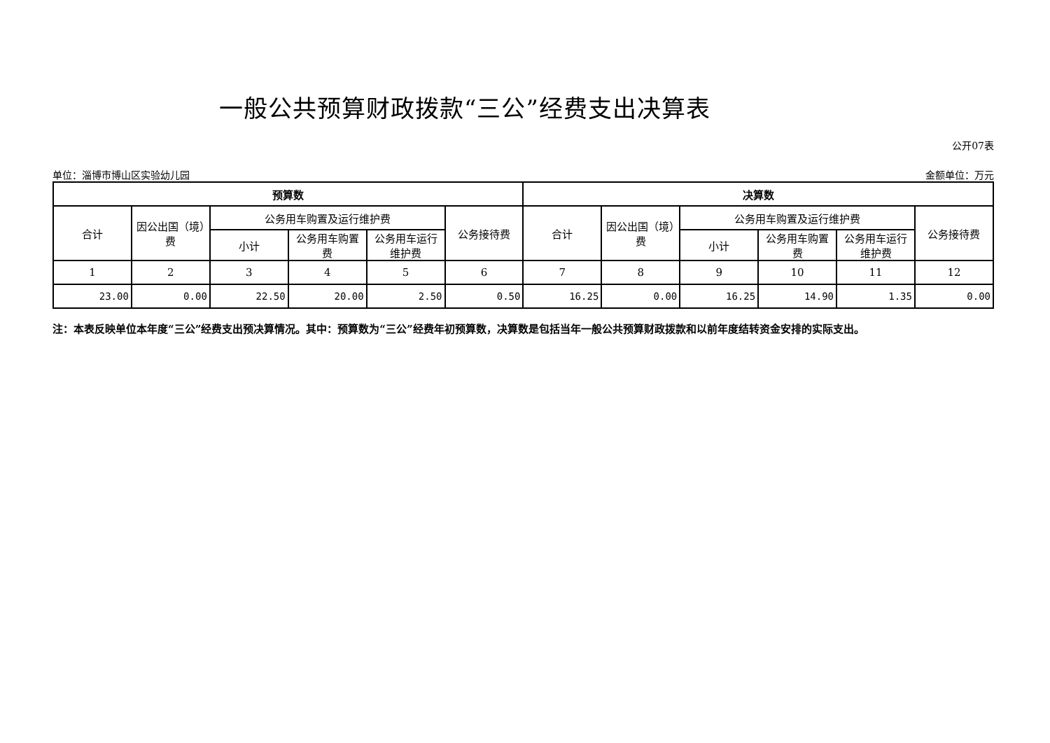一般公共预算财政拨款“三公”经费支出决算表
公开07表
单位：淄博市博山区实验幼儿园 金额单位：万元
| 预算数 | | | | | | 决算数 | | | | | |
| --- | --- | --- | --- | --- | --- | --- | --- | --- | --- | --- | --- |
| 合计 | 因公出国（境）费 | 公务用车购置及运行维护费 | | | 公务接待费 | 合计 | 因公出国（境）费 | 公务用车购置及运行维护费 | | | 公务接待费 |
| | | 小计 | 公务用车购置费 | 公务用车运行维护费 | | | | 小计 | 公务用车购置费 | 公务用车运行维护费 | |
| 1 | 2 | 3 | 4 | 5 | 6 | 7 | 8 | 9 | 10 | 11 | 12 |
| 23.00 | 0.00 | 22.50 | 20.00 | 2.50 | 0.50 | 16.25 | 0.00 | 16.25 | 14.90 | 1.35 | 0.00 |
注：本表反映单位本年度“三公”经费支出预决算情况。其中：预算数为“三公”经费年初预算数，决算数是包括当年一般公共预算财政拨款和以前年度结转资金安排的实际支出。